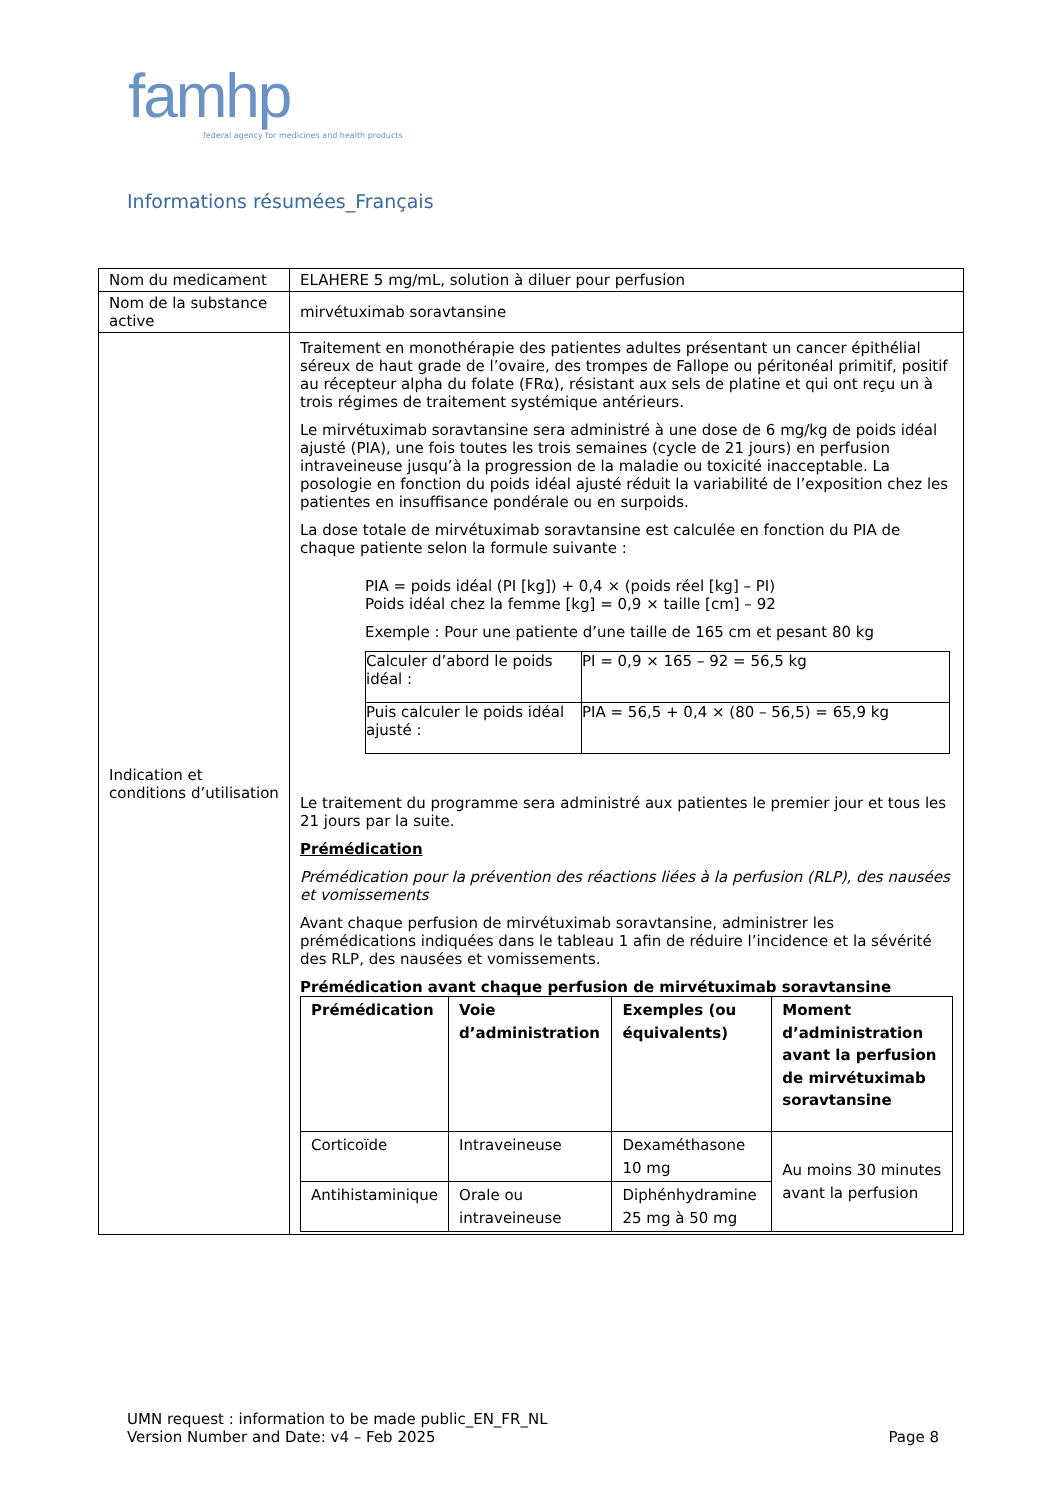famhp
federal agency for medicines and health products
Informations résumées_Français
| Nom du medicament | ELAHERE 5 mg/mL, solution à diluer pour perfusion |
| Nom de la substance active | mirvétuximab soravtansine |
| Indication et conditions d’utilisation | Traitement en monothérapie des patientes adultes présentant un cancer épithélial séreux de haut grade de l’ovaire, des trompes de Fallope ou péritonéal primitif, positif au récepteur alpha du folate (FRα), résistant aux sels de platine et qui ont reçu un à trois régimes de traitement systémique antérieurs. Le mirvétuximab soravtansine sera administré à une dose de 6 mg/kg de poids idéal ajusté (PIA), une fois toutes les trois semaines (cycle de 21 jours) en perfusion intraveineuse jusqu’à la progression de la maladie ou toxicité inacceptable. La posologie en fonction du poids idéal ajusté réduit la variabilité de l’exposition chez les patientes en insuffisance pondérale ou en surpoids. La dose totale de mirvétuximab soravtansine est calculée en fonction du PIA de chaque patiente selon la formule suivante : PIA = poids idéal (PI [kg]) + 0,4 × (poids réel [kg] – PI) Poids idéal chez la femme [kg] = 0,9 × taille [cm] – 92 Exemple : Pour une patiente d’une taille de 165 cm et pesant 80 kg / Calculer d’abord le poids idéal : / PI = 0,9 × 165 – 92 = 56,5 kg / / Puis calculer le poids idéal ajusté : / PIA = 56,5 + 0,4 × (80 – 56,5) = 65,9 kg / Le traitement du programme sera administré aux patientes le premier jour et tous les 21 jours par la suite. Prémédication Prémédication pour la prévention des réactions liées à la perfusion (RLP), des nausées et vomissements Avant chaque perfusion de mirvétuximab soravtansine, administrer les prémédications indiquées dans le tableau 1 afin de réduire l’incidence et la sévérité des RLP, des nausées et vomissements. Prémédication avant chaque perfusion de mirvétuximab soravtansine / Prémédication / Voie d’administration / Exemples (ou équivalents) / Moment d’administration avant la perfusion de mirvétuximab soravtansine / / --- / --- / --- / --- / / Corticoïde / Intraveineuse / Dexaméthasone 10 mg / Au moins 30 minutes avant la perfusion / / Antihistaminique / Orale ou intraveineuse / Diphénhydramine 25 mg à 50 mg / / |
UMN request : information to be made public_EN_FR_NL
Version Number and Date: v4 – Feb 2025 Page 8